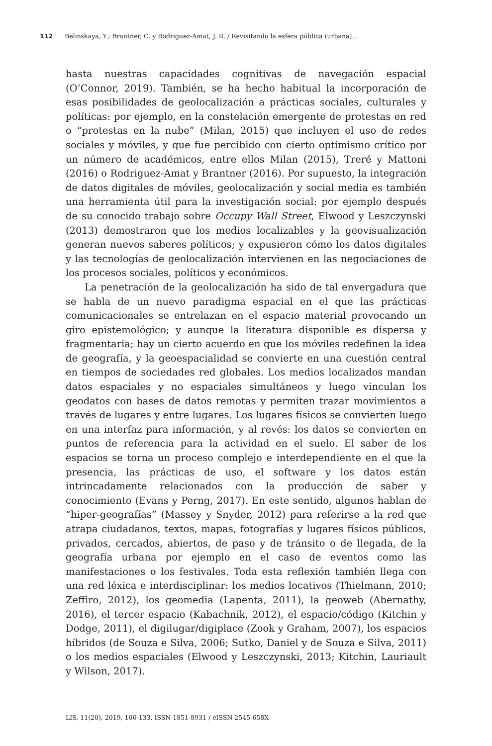112 Belinskaya, Y.; Brantner, C. y Rodriguez-Amat, J. R. / Revisitando la esfera pública (urbana)...
hasta nuestras capacidades cognitivas de navegación espacial (O’Connor, 2019). También, se ha hecho habitual la incorporación de esas posibilidades de geolocalización a prácticas sociales, culturales y políticas: por ejemplo, en la constelación emergente de protestas en red o “protestas en la nube” (Milan, 2015) que incluyen el uso de redes sociales y móviles, y que fue percibido con cierto optimismo crítico por un número de académicos, entre ellos Milan (2015), Treré y Mattoni (2016) o Rodriguez-Amat y Brantner (2016). Por supuesto, la integración de datos digitales de móviles, geolocalización y social media es también una herramienta útil para la investigación social: por ejemplo después de su conocido trabajo sobre Occupy Wall Street, Elwood y Leszczynski (2013) demostraron que los medios localizables y la geovisualización generan nuevos saberes políticos; y expusieron cómo los datos digitales y las tecnologías de geolocalización intervienen en las negociaciones de los procesos sociales, políticos y económicos.
La penetración de la geolocalización ha sido de tal envergadura que se habla de un nuevo paradigma espacial en el que las prácticas comunicacionales se entrelazan en el espacio material provocando un giro epistemológico; y aunque la literatura disponible es dispersa y fragmentaria; hay un cierto acuerdo en que los móviles redefinen la idea de geografía, y la geoespacialidad se convierte en una cuestión central en tiempos de sociedades red globales. Los medios localizados mandan datos espaciales y no espaciales simultáneos y luego vinculan los geodatos con bases de datos remotas y permiten trazar movimientos a través de lugares y entre lugares. Los lugares físicos se convierten luego en una interfaz para información, y al revés: los datos se convierten en puntos de referencia para la actividad en el suelo. El saber de los espacios se torna un proceso complejo e interdependiente en el que la presencia, las prácticas de uso, el software y los datos están intrincadamente relacionados con la producción de saber y conocimiento (Evans y Perng, 2017). En este sentido, algunos hablan de “hiper-geografías” (Massey y Snyder, 2012) para referirse a la red que atrapa ciudadanos, textos, mapas, fotografías y lugares físicos públicos, privados, cercados, abiertos, de paso y de tránsito o de llegada, de la geografía urbana por ejemplo en el caso de eventos como las manifestaciones o los festivales. Toda esta reflexión también llega con una red léxica e interdisciplinar: los medios locativos (Thielmann, 2010; Zeffiro, 2012), los geomedia (Lapenta, 2011), la geoweb (Abernathy, 2016), el tercer espacio (Kabachnik, 2012), el espacio/código (Kitchin y Dodge, 2011), el digilugar/digiplace (Zook y Graham, 2007), los espacios híbridos (de Souza e Silva, 2006; Sutko, Daniel y de Souza e Silva, 2011) o los medios espaciales (Elwood y Leszczynski, 2013; Kitchin, Lauriault y Wilson, 2017).
LIS, 11(20), 2019, 106-133. ISSN 1851-8931 / eISSN 2545-658X